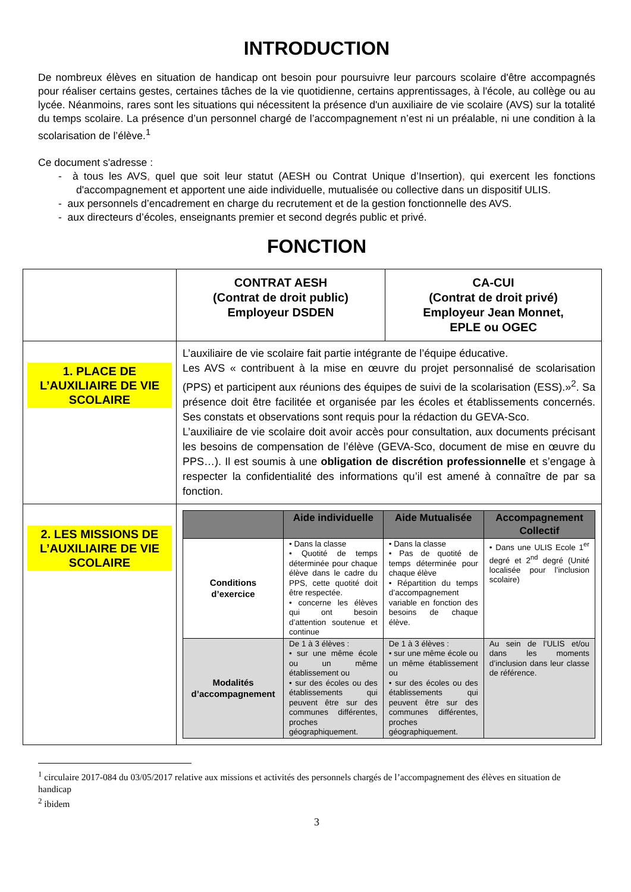INTRODUCTION
De nombreux élèves en situation de handicap ont besoin pour poursuivre leur parcours scolaire d'être accompagnés pour réaliser certains gestes, certaines tâches de la vie quotidienne, certains apprentissages, à l'école, au collège ou au lycée. Néanmoins, rares sont les situations qui nécessitent la présence d'un auxiliaire de vie scolaire (AVS) sur la totalité du temps scolaire. La présence d’un personnel chargé de l’accompagnement n’est ni un préalable, ni une condition à la scolarisation de l’élève.<sup>1</sup>
Ce document s'adresse :
- à tous les AVS, quel que soit leur statut (AESH ou Contrat Unique d’Insertion), qui exercent les fonctions d'accompagnement et apportent une aide individuelle, mutualisée ou collective dans un dispositif ULIS.
- aux personnels d’encadrement en charge du recrutement et de la gestion fonctionnelle des AVS.
- aux directeurs d’écoles, enseignants premier et second degrés public et privé.
FONCTION
| | CONTRAT AESH (Contrat de droit public) Employeur DSDEN | CA-CUI (Contrat de droit privé) Employeur Jean Monnet, EPLE ou OGEC |
| 1. PLACE DE L’AUXILIAIRE DE VIE SCOLAIRE | L’auxiliaire de vie scolaire fait partie intégrante de l’équipe éducative. Les AVS « contribuent à la mise en œuvre du projet personnalisé de scolarisation (PPS) et participent aux réunions des équipes de suivi de la scolarisation (ESS).»<sup>2</sup>. Sa présence doit être facilitée et organisée par les écoles et établissements concernés. Ses constats et observations sont requis pour la rédaction du GEVA-Sco. L’auxiliaire de vie scolaire doit avoir accès pour consultation, aux documents précisant les besoins de compensation de l’élève (GEVA-Sco, document de mise en œuvre du PPS…). Il est soumis à une obligation de discrétion professionnelle et s’engage à respecter la confidentialité des informations qu’il est amené à connaître de par sa fonction. | |
| 2. LES MISSIONS DE L’AUXILIAIRE DE VIE SCOLAIRE | / / Aide individuelle / Aide Mutualisée / Accompagnement Collectif / / --- / --- / --- / --- / / Conditions d’exercice / • Dans la classe • Quotité de temps déterminée pour chaque élève dans le cadre du PPS, cette quotité doit être respectée. • concerne les élèves qui ont besoin d’attention soutenue et continue / • Dans la classe • Pas de quotité de temps déterminée pour chaque élève • Répartition du temps d’accompagnement variable en fonction des besoins de chaque élève. / • Dans une ULIS Ecole 1<sup>er</sup> degré et 2<sup>nd</sup> degré (Unité localisée pour l’inclusion scolaire) / / Modalités d’accompagnement / De 1 à 3 élèves : • sur une même école ou un même établissement ou • sur des écoles ou des établissements qui peuvent être sur des communes différentes, proches géographiquement. / De 1 à 3 élèves : • sur une même école ou un même établissement ou • sur des écoles ou des établissements qui peuvent être sur des communes différentes, proches géographiquement. / Au sein de l’ULIS et/ou dans les moments d’inclusion dans leur classe de référence. / | |
<sup>1</sup> circulaire 2017-084 du 03/05/2017 relative aux missions et activités des personnels chargés de l’accompagnement des élèves en situation de handicap
<sup>2</sup> ibidem
3